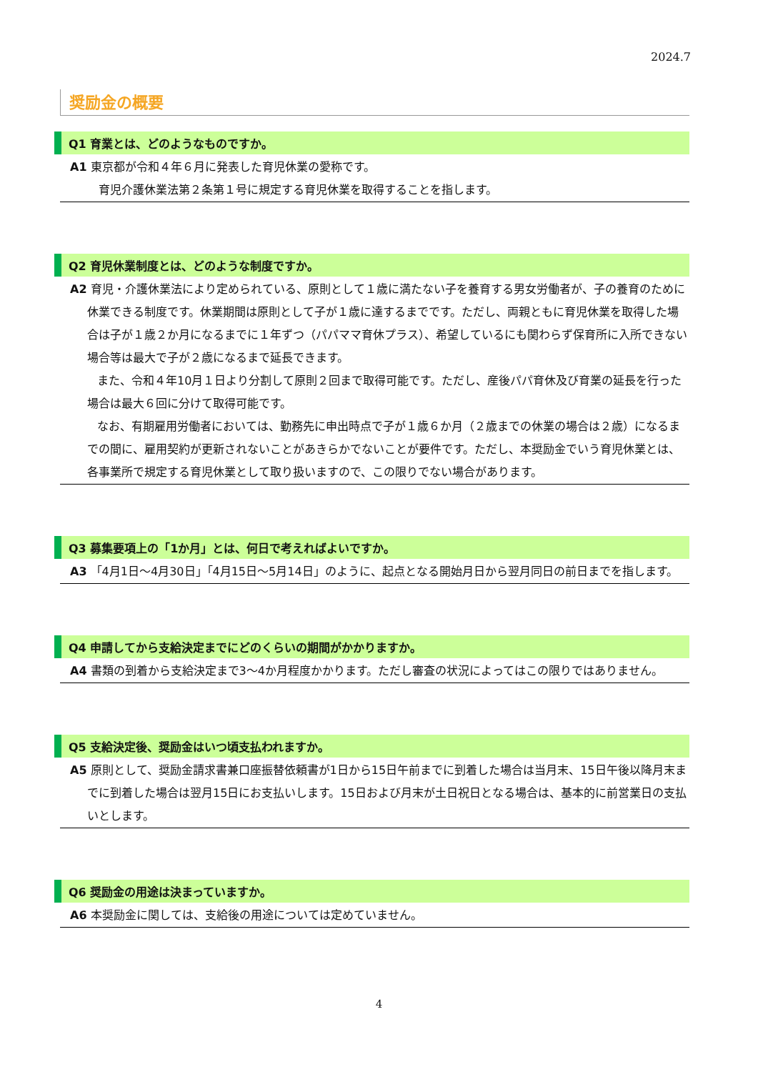2024.7
奨励金の概要
Q1 育業とは、どのようなものですか。
A1 東京都が令和４年６月に発表した育児休業の愛称です。
　育児介護休業法第２条第１号に規定する育児休業を取得することを指します。
Q2 育児休業制度とは、どのような制度ですか。
A2 育児・介護休業法により定められている、原則として１歳に満たない子を養育する男女労働者が、子の養育のために休業できる制度です。休業期間は原則として子が１歳に達するまでです。ただし、両親ともに育児休業を取得した場合は子が１歳２か月になるまでに１年ずつ（パパママ育休プラス）、希望しているにも関わらず保育所に入所できない場合等は最大で子が２歳になるまで延長できます。
また、令和４年10月１日より分割して原則２回まで取得可能です。ただし、産後パパ育休及び育業の延長を行った場合は最大６回に分けて取得可能です。
なお、有期雇用労働者においては、勤務先に申出時点で子が１歳６か月（２歳までの休業の場合は２歳）になるまでの間に、雇用契約が更新されないことがあきらかでないことが要件です。ただし、本奨励金でいう育児休業とは、各事業所で規定する育児休業として取り扱いますので、この限りでない場合があります。
Q3 募集要項上の「1か月」とは、何日で考えればよいですか。
A3 「4月1日～4月30日」「4月15日～5月14日」のように、起点となる開始月日から翌月同日の前日までを指します。
Q4 申請してから支給決定までにどのくらいの期間がかかりますか。
A4 書類の到着から支給決定まで3～4か月程度かかります。ただし審査の状況によってはこの限りではありません。
Q5 支給決定後、奨励金はいつ頃支払われますか。
A5 原則として、奨励金請求書兼口座振替依頼書が1日から15日午前までに到着した場合は当月末、15日午後以降月末までに到着した場合は翌月15日にお支払いします。15日および月末が土日祝日となる場合は、基本的に前営業日の支払いとします。
Q6 奨励金の用途は決まっていますか。
A6 本奨励金に関しては、支給後の用途については定めていません。
4